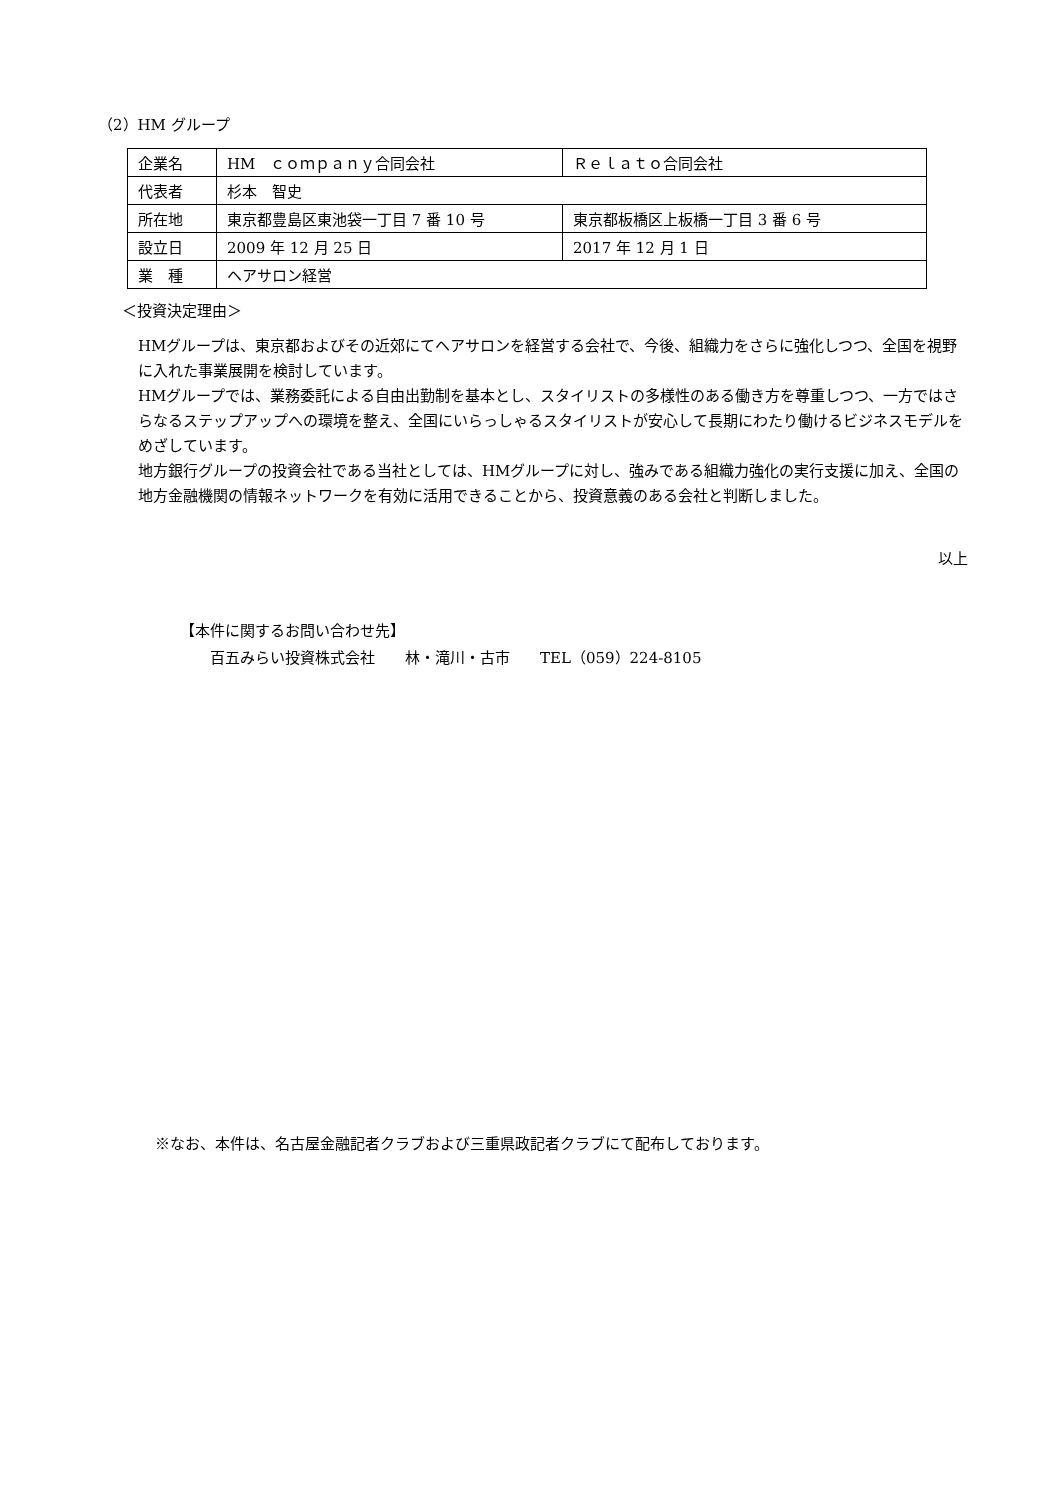（2）HM グループ
| 企業名 | HM ｃｏｍｐａｎｙ合同会社 | Ｒｅｌａｔｏ合同会社 |
| 代表者 | 杉本 智史 | |
| 所在地 | 東京都豊島区東池袋一丁目 7 番 10 号 | 東京都板橋区上板橋一丁目 3 番 6 号 |
| 設立日 | 2009 年 12 月 25 日 | 2017 年 12 月 1 日 |
| 業 種 | ヘアサロン経営 | |
＜投資決定理由＞
HMグループは、東京都およびその近郊にてヘアサロンを経営する会社で、今後、組織力をさらに強化しつつ、全国を視野に入れた事業展開を検討しています。
HMグループでは、業務委託による自由出勤制を基本とし、スタイリストの多様性のある働き方を尊重しつつ、一方ではさらなるステップアップへの環境を整え、全国にいらっしゃるスタイリストが安心して長期にわたり働けるビジネスモデルをめざしています。
地方銀行グループの投資会社である当社としては、HMグループに対し、強みである組織力強化の実行支援に加え、全国の地方金融機関の情報ネットワークを有効に活用できることから、投資意義のある会社と判断しました。
以上
【本件に関するお問い合わせ先】
　　百五みらい投資株式会社　　林・滝川・古市　　TEL（059）224-8105
※なお、本件は、名古屋金融記者クラブおよび三重県政記者クラブにて配布しております。